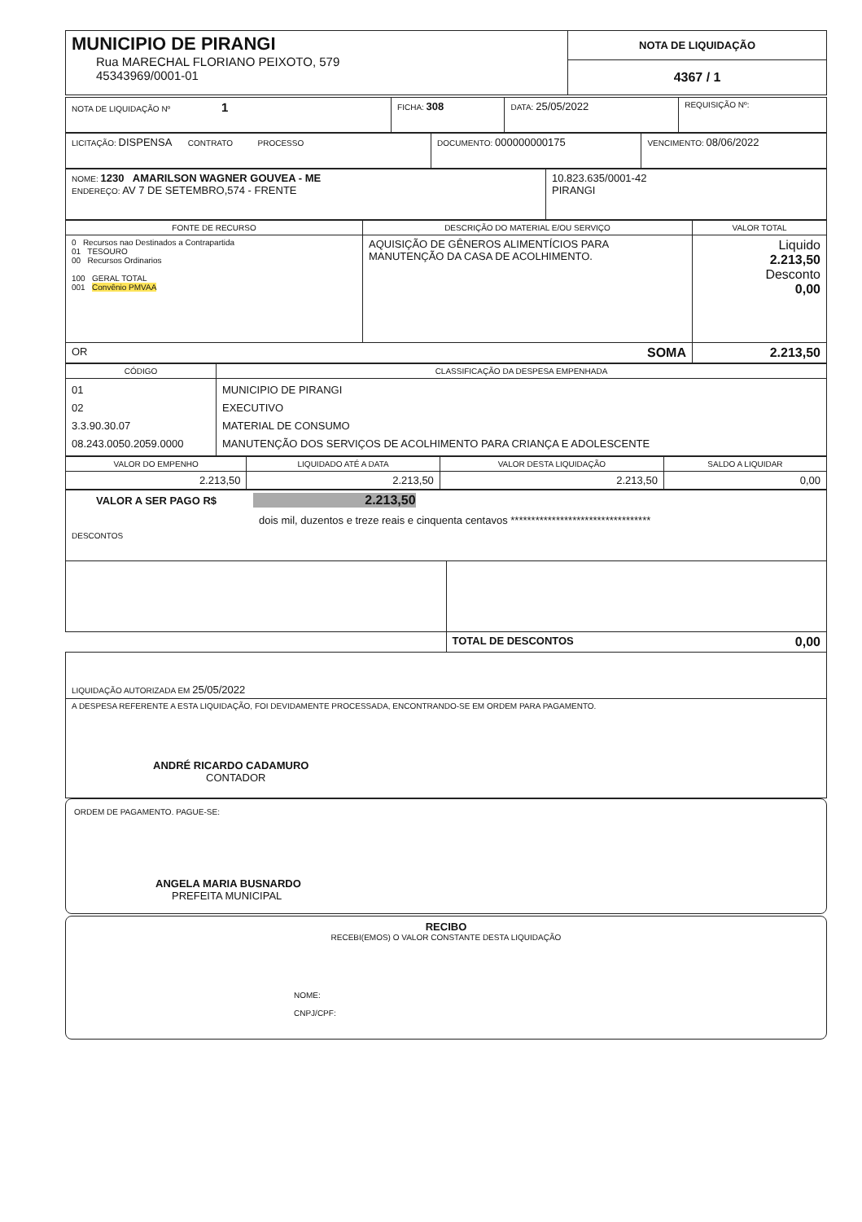| MUNICIPIO DE PIRANGI Rua MARECHAL FLORIANO PEIXOTO, 579 45343969/0001-01 | NOTA DE LIQUIDAÇÃO 4367 / 1 |
| NOTA DE LIQUIDAÇÃO Nº 1 | FICHA: 308 | DATA: 25/05/2022 | REQUISIÇÃO Nº: |
| LICITAÇÃO: DISPENSA CONTRATO PROCESSO | DOCUMENTO: 000000000175 | VENCIMENTO: 08/06/2022 |
| NOME: 1230 AMARILSON WAGNER GOUVEA - ME ENDEREÇO: AV 7 DE SETEMBRO,574 - FRENTE | 10.823.635/0001-42 PIRANGI |
| FONTE DE RECURSO | DESCRIÇÃO DO MATERIAL E/OU SERVIÇO | VALOR TOTAL |
| --- | --- | --- |
| 0 Recursos nao Destinados a Contrapartida 01 TESOURO 00 Recursos Ordinarios 100 GERAL TOTAL 001 Convênio PMVAA | AQUISIÇÃO DE GÊNEROS ALIMENTÍCIOS PARA MANUTENÇÃO DA CASA DE ACOLHIMENTO. | Liquido 2.213,50 Desconto 0,00 |
| OR SOMA | | 2.213,50 |
| CÓDIGO | CLASSIFICAÇÃO DA DESPESA EMPENHADA |
| --- | --- |
| 01 02 3.3.90.30.07 08.243.0050.2059.0000 | MUNICIPIO DE PIRANGI EXECUTIVO MATERIAL DE CONSUMO MANUTENÇÃO DOS SERVIÇOS DE ACOLHIMENTO PARA CRIANÇA E ADOLESCENTE |
| VALOR DO EMPENHO | LIQUIDADO ATÉ A DATA | VALOR DESTA LIQUIDAÇÃO | SALDO A LIQUIDAR |
| --- | --- | --- | --- |
| 2.213,50 | 2.213,50 | 2.213,50 | 0,00 |
| VALOR A SER PAGO R$ 2.213,50 dois mil, duzentos e treze reais e cinquenta centavos ********************************** DESCONTOS |
| | TOTAL DE DESCONTOS 0,00 |
| LIQUIDAÇÃO AUTORIZADA EM 25/05/2022 | |
| A DESPESA REFERENTE A ESTA LIQUIDAÇÃO, FOI DEVIDAMENTE PROCESSADA, ENCONTRANDO-SE EM ORDEM PARA PAGAMENTO. ANDRÉ RICARDO CADAMURO CONTADOR | |
ORDEM DE PAGAMENTO. PAGUE-SE:
ANGELA MARIA BUSNARDO
PREFEITA MUNICIPAL
RECIBO
RECEBI(EMOS) O VALOR CONSTANTE DESTA LIQUIDAÇÃO
NOME:
CNPJ/CPF: